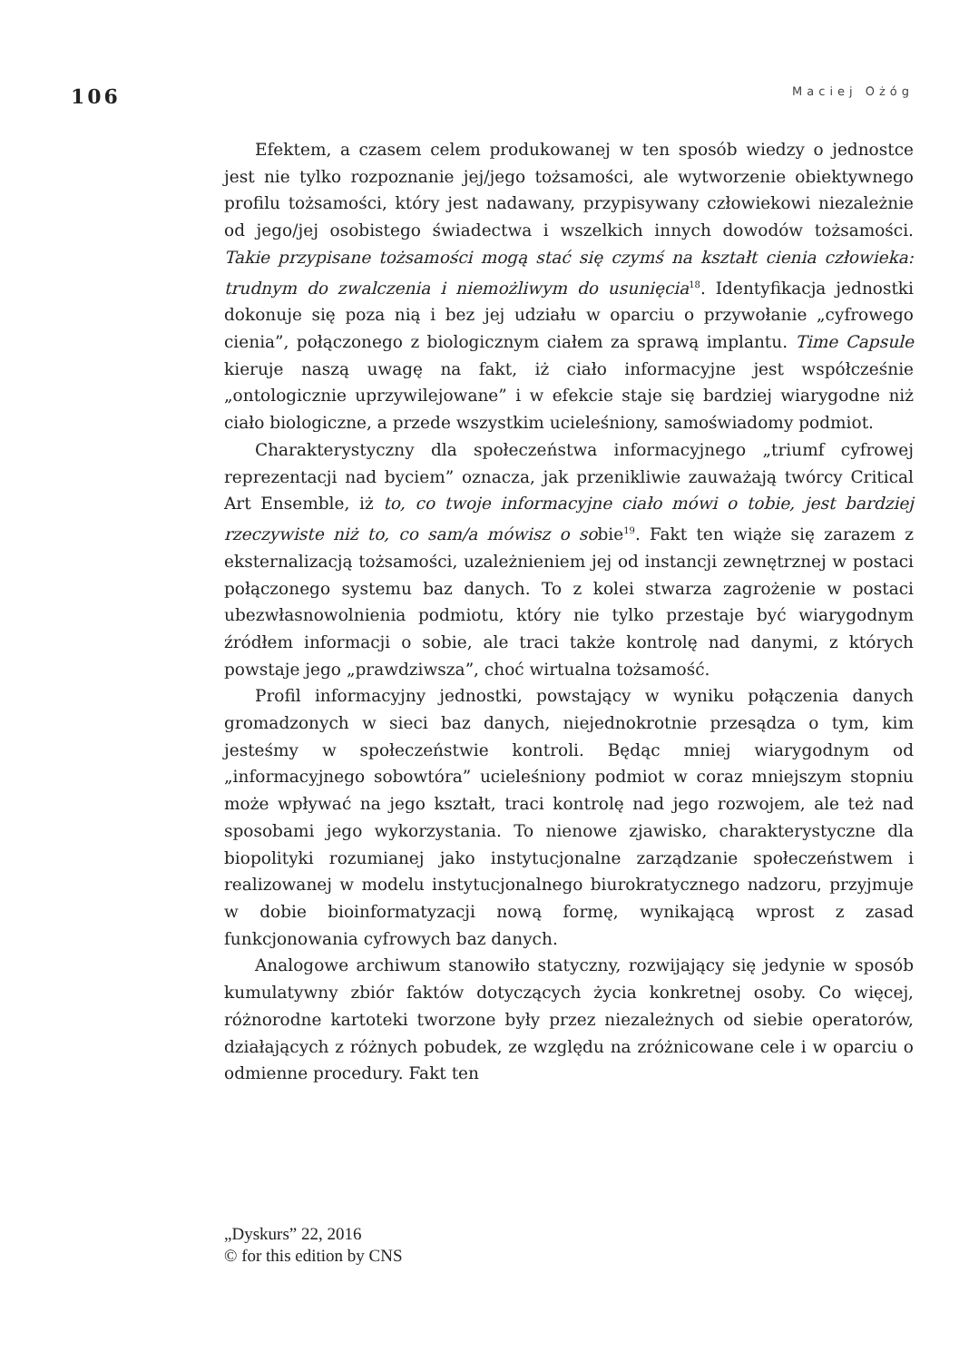106 Maciej Ożóg
Efektem, a czasem celem produkowanej w ten sposób wiedzy o jednostce jest nie tylko rozpoznanie jej/jego tożsamości, ale wytworzenie obiektywnego profilu tożsamości, który jest nadawany, przypisywany człowiekowi niezależnie od jego/jej osobistego świadectwa i wszelkich innych dowodów tożsamości. Takie przypisane tożsamości mogą stać się czymś na kształt cienia człowieka: trudnym do zwalczenia i niemożliwym do usunięcia<sup>18</sup>. Identyfikacja jednostki dokonuje się poza nią i bez jej udziału w oparciu o przywołanie „cyfrowego cienia”, połączonego z biologicznym ciałem za sprawą implantu. Time Capsule kieruje naszą uwagę na fakt, iż ciało informacyjne jest współcześnie „ontologicznie uprzywilejowane” i w efekcie staje się bardziej wiarygodne niż ciało biologiczne, a przede wszystkim ucieleśniony, samoświadomy podmiot.
Charakterystyczny dla społeczeństwa informacyjnego „triumf cyfrowej reprezentacji nad byciem” oznacza, jak przenikliwie zauważają twórcy Critical Art Ensemble, iż to, co twoje informacyjne ciało mówi o tobie, jest bardziej rzeczywiste niż to, co sam/a mówisz o sobie<sup>19</sup>. Fakt ten wiąże się zarazem z eksternalizacją tożsamości, uzależnieniem jej od instancji zewnętrznej w postaci połączonego systemu baz danych. To z kolei stwarza zagrożenie w postaci ubezwłasnowolnienia podmiotu, który nie tylko przestaje być wiarygodnym źródłem informacji o sobie, ale traci także kontrolę nad danymi, z których powstaje jego „prawdziwsza”, choć wirtualna tożsamość.
Profil informacyjny jednostki, powstający w wyniku połączenia danych gromadzonych w sieci baz danych, niejednokrotnie przesądza o tym, kim jesteśmy w społeczeństwie kontroli. Będąc mniej wiarygodnym od „informacyjnego sobowtóra” ucieleśniony podmiot w coraz mniejszym stopniu może wpływać na jego kształt, traci kontrolę nad jego rozwojem, ale też nad sposobami jego wykorzystania. To nienowe zjawisko, charakterystyczne dla biopolityki rozumianej jako instytucjonalne zarządzanie społeczeństwem i realizowanej w modelu instytucjonalnego biurokratycznego nadzoru, przyjmuje w dobie bioinformatyzacji nową formę, wynikającą wprost z zasad funkcjonowania cyfrowych baz danych.
Analogowe archiwum stanowiło statyczny, rozwijający się jedynie w sposób kumulatywny zbiór faktów dotyczących życia konkretnej osoby. Co więcej, różnorodne kartoteki tworzone były przez niezależnych od siebie operatorów, działających z różnych pobudek, ze względu na zróżnicowane cele i w oparciu o odmienne procedury. Fakt ten
„Dyskurs” 22, 2016
© for this edition by CNS